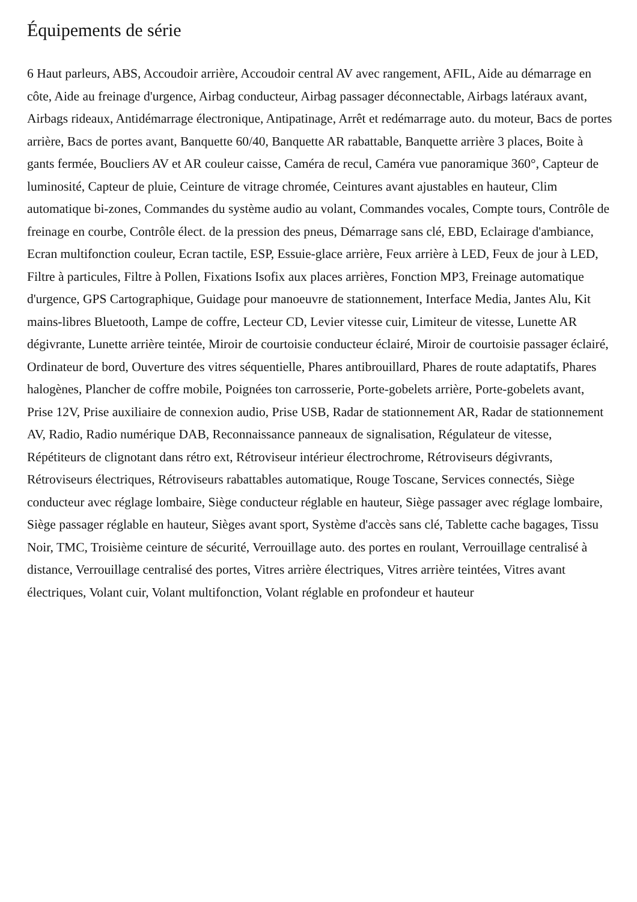Équipements de série
6 Haut parleurs, ABS, Accoudoir arrière, Accoudoir central AV avec rangement, AFIL, Aide au démarrage en côte, Aide au freinage d'urgence, Airbag conducteur, Airbag passager déconnectable, Airbags latéraux avant, Airbags rideaux, Antidémarrage électronique, Antipatinage, Arrêt et redémarrage auto. du moteur, Bacs de portes arrière, Bacs de portes avant, Banquette 60/40, Banquette AR rabattable, Banquette arrière 3 places, Boite à gants fermée, Boucliers AV et AR couleur caisse, Caméra de recul, Caméra vue panoramique 360°, Capteur de luminosité, Capteur de pluie, Ceinture de vitrage chromée, Ceintures avant ajustables en hauteur, Clim automatique bi-zones, Commandes du système audio au volant, Commandes vocales, Compte tours, Contrôle de freinage en courbe, Contrôle élect. de la pression des pneus, Démarrage sans clé, EBD, Eclairage d'ambiance, Ecran multifonction couleur, Ecran tactile, ESP, Essuie-glace arrière, Feux arrière à LED, Feux de jour à LED, Filtre à particules, Filtre à Pollen, Fixations Isofix aux places arrières, Fonction MP3, Freinage automatique d'urgence, GPS Cartographique, Guidage pour manoeuvre de stationnement, Interface Media, Jantes Alu, Kit mains-libres Bluetooth, Lampe de coffre, Lecteur CD, Levier vitesse cuir, Limiteur de vitesse, Lunette AR dégivrante, Lunette arrière teintée, Miroir de courtoisie conducteur éclairé, Miroir de courtoisie passager éclairé, Ordinateur de bord, Ouverture des vitres séquentielle, Phares antibrouillard, Phares de route adaptatifs, Phares halogènes, Plancher de coffre mobile, Poignées ton carrosserie, Porte-gobelets arrière, Porte-gobelets avant, Prise 12V, Prise auxiliaire de connexion audio, Prise USB, Radar de stationnement AR, Radar de stationnement AV, Radio, Radio numérique DAB, Reconnaissance panneaux de signalisation, Régulateur de vitesse, Répétiteurs de clignotant dans rétro ext, Rétroviseur intérieur électrochrome, Rétroviseurs dégivrants, Rétroviseurs électriques, Rétroviseurs rabattables automatique, Rouge Toscane, Services connectés, Siège conducteur avec réglage lombaire, Siège conducteur réglable en hauteur, Siège passager avec réglage lombaire, Siège passager réglable en hauteur, Sièges avant sport, Système d'accès sans clé, Tablette cache bagages, Tissu Noir, TMC, Troisième ceinture de sécurité, Verrouillage auto. des portes en roulant, Verrouillage centralisé à distance, Verrouillage centralisé des portes, Vitres arrière électriques, Vitres arrière teintées, Vitres avant électriques, Volant cuir, Volant multifonction, Volant réglable en profondeur et hauteur